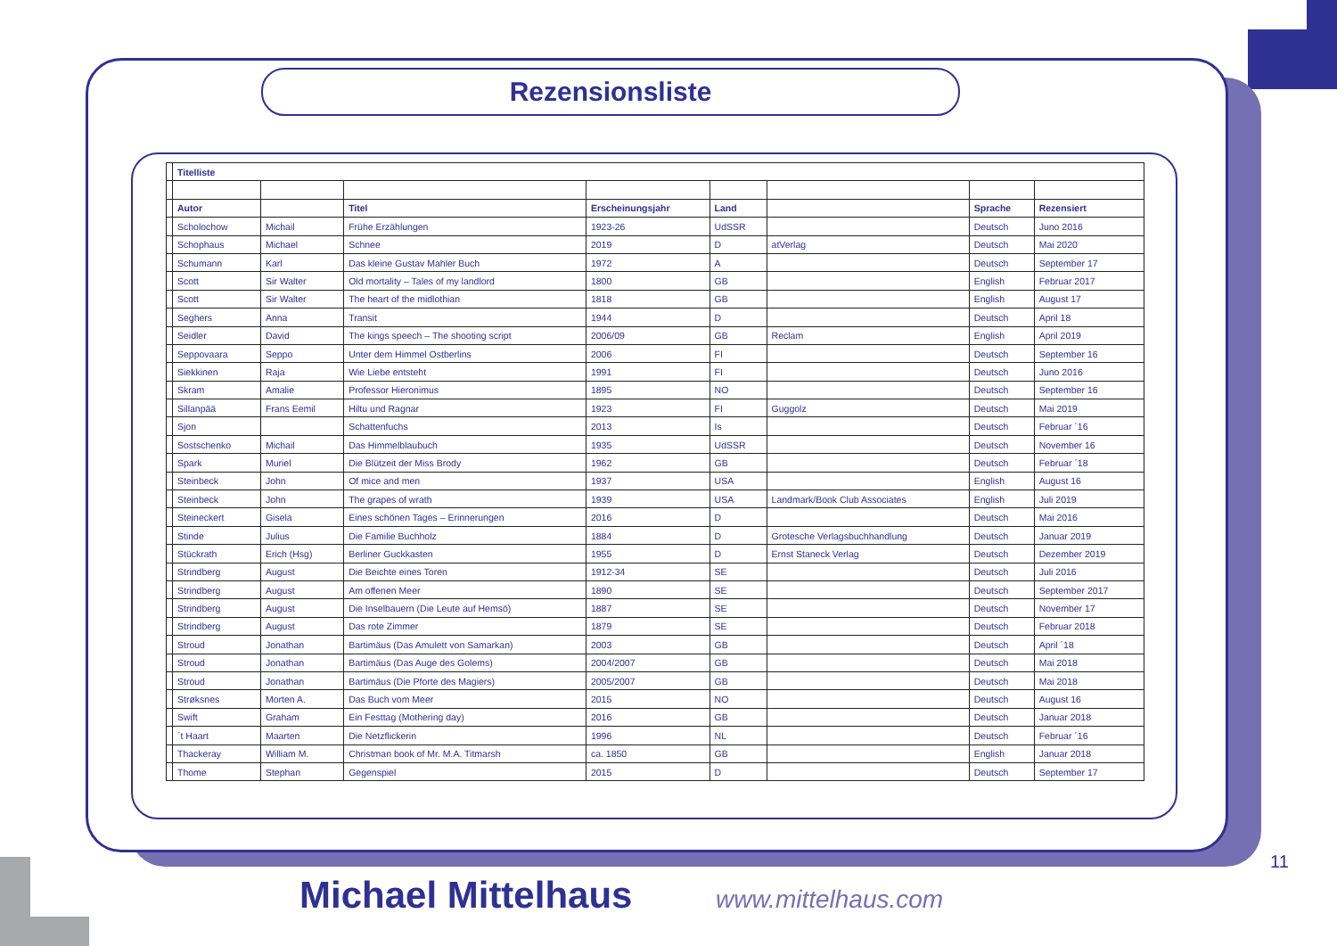Rezensionsliste
| | Titelliste | | | | | | | |
| | Autor | | Titel | Erscheinungsjahr | Land | | Sprache | Rezensiert |
| | Scholochow | Michail | Frühe Erzählungen | 1923-26 | UdSSR | | Deutsch | Juno 2016 |
| | Schophaus | Michael | Schnee | 2019 | D | atVerlag | Deutsch | Mai 2020 |
| | Schumann | Karl | Das kleine Gustav Mahler Buch | 1972 | A | | Deutsch | September 17 |
| | Scott | Sir Walter | Old mortality – Tales of my landlord | 1800 | GB | | English | Februar 2017 |
| | Scott | Sir Walter | The heart of the midlothian | 1818 | GB | | English | August 17 |
| | Seghers | Anna | Transit | 1944 | D | | Deutsch | April 18 |
| | Seidler | David | The kings speech – The shooting script | 2006/09 | GB | Reclam | English | April 2019 |
| | Seppovaara | Seppo | Unter dem Himmel Ostberlins | 2006 | FI | | Deutsch | September 16 |
| | Siekkinen | Raja | Wie Liebe entsteht | 1991 | FI | | Deutsch | Juno 2016 |
| | Skram | Amalie | Professor Hieronimus | 1895 | NO | | Deutsch | September 16 |
| | Sillanpää | Frans Eemil | Hiltu und Ragnar | 1923 | FI | Guggolz | Deutsch | Mai 2019 |
| | Sjon | | Schattenfuchs | 2013 | Is | | Deutsch | Februar ´16 |
| | Sostschenko | Michail | Das Himmelblaubuch | 1935 | UdSSR | | Deutsch | November 16 |
| | Spark | Muriel | Die Blützeit der Miss Brody | 1962 | GB | | Deutsch | Februar ´18 |
| | Steinbeck | John | Of mice and men | 1937 | USA | | English | August 16 |
| | Steinbeck | John | The grapes of wrath | 1939 | USA | Landmark/Book Club Associates | English | Juli 2019 |
| | Steineckert | Gisela | Eines schönen Tages – Erinnerungen | 2016 | D | | Deutsch | Mai 2016 |
| | Stinde | Julius | Die Familie Buchholz | 1884 | D | Grotesche Verlagsbuchhandlung | Deutsch | Januar 2019 |
| | Stückrath | Erich (Hsg) | Berliner Guckkasten | 1955 | D | Ernst Staneck Verlag | Deutsch | Dezember 2019 |
| | Strindberg | August | Die Beichte eines Toren | 1912-34 | SE | | Deutsch | Juli 2016 |
| | Strindberg | August | Am offenen Meer | 1890 | SE | | Deutsch | September 2017 |
| | Strindberg | August | Die Inselbauern (Die Leute auf Hemsö) | 1887 | SE | | Deutsch | November 17 |
| | Strindberg | August | Das rote Zimmer | 1879 | SE | | Deutsch | Februar 2018 |
| | Stroud | Jonathan | Bartimäus (Das Amulett von Samarkan) | 2003 | GB | | Deutsch | April ´18 |
| | Stroud | Jonathan | Bartimäus (Das Auge des Golems) | 2004/2007 | GB | | Deutsch | Mai 2018 |
| | Stroud | Jonathan | Bartimäus (Die Pforte des Magiers) | 2005/2007 | GB | | Deutsch | Mai 2018 |
| | Strøksnes | Morten A. | Das Buch vom Meer | 2015 | NO | | Deutsch | August 16 |
| | Swift | Graham | Ein Festtag (Mothering day) | 2016 | GB | | Deutsch | Januar 2018 |
| | ´t Haart | Maarten | Die Netzflickerin | 1996 | NL | | Deutsch | Februar ´16 |
| | Thackeray | William M. | Christman book of Mr. M.A. Titmarsh | ca. 1850 | GB | | English | Januar 2018 |
| | Thome | Stephan | Gegenspiel | 2015 | D | | Deutsch | September 17 |
11
Michael Mittelhaus www.mittelhaus.com